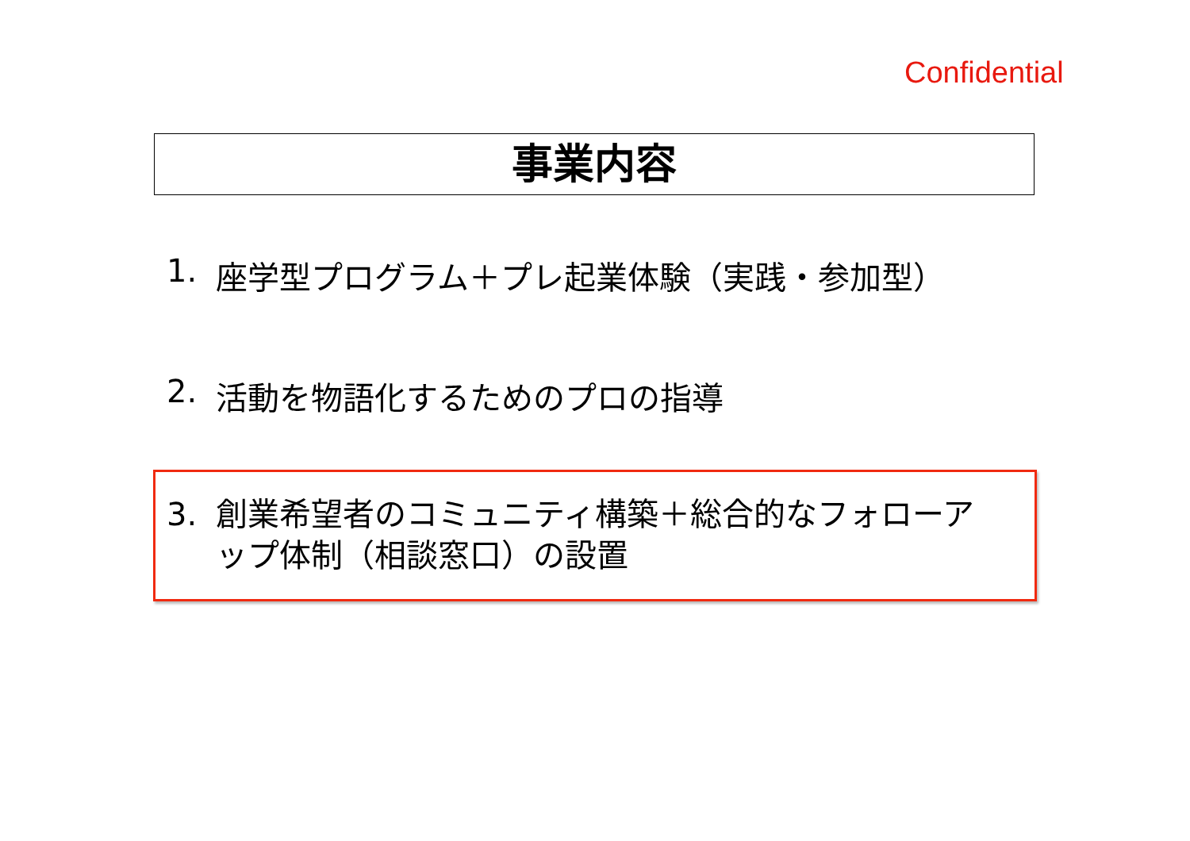Confidential
事業内容
1. 座学型プログラム＋プレ起業体験（実践・参加型）
2. 活動を物語化するためのプロの指導
3. 創業希望者のコミュニティ構築＋総合的なフォローアップ体制（相談窓口）の設置